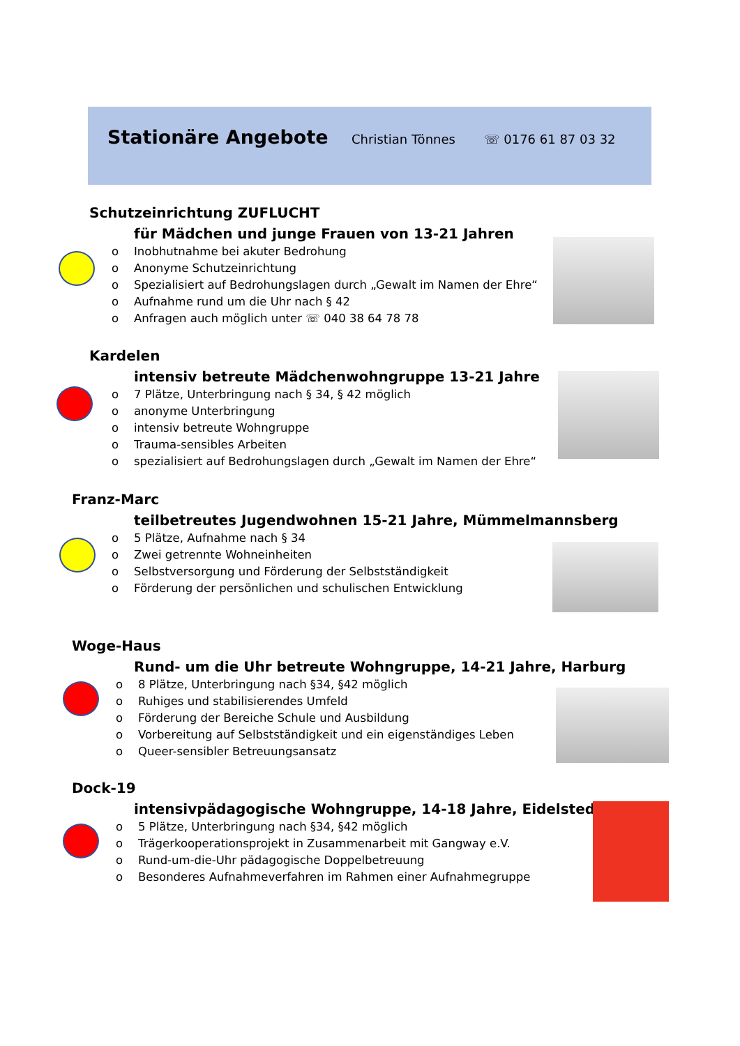Stationäre Angebote
Christian Tönnes ☏ 0176 61 87 03 32
Schutzeinrichtung ZUFLUCHT
für Mädchen und junge Frauen von 13-21 Jahren
Inobhutnahme bei akuter Bedrohung
Anonyme Schutzeinrichtung
Spezialisiert auf Bedrohungslagen durch „Gewalt im Namen der Ehre“
Aufnahme rund um die Uhr nach § 42
Anfragen auch möglich unter ☏ 040 38 64 78 78
Kardelen
intensiv betreute Mädchenwohngruppe 13-21 Jahre
7 Plätze, Unterbringung nach § 34, § 42 möglich
anonyme Unterbringung
intensiv betreute Wohngruppe
Trauma-sensibles Arbeiten
spezialisiert auf Bedrohungslagen durch „Gewalt im Namen der Ehre“
Franz-Marc
teilbetreutes Jugendwohnen 15-21 Jahre, Mümmelmannsberg
5 Plätze, Aufnahme nach § 34
Zwei getrennte Wohneinheiten
Selbstversorgung und Förderung der Selbstständigkeit
Förderung der persönlichen und schulischen Entwicklung
Woge-Haus
Rund- um die Uhr betreute Wohngruppe, 14-21 Jahre, Harburg
8 Plätze, Unterbringung nach §34, §42 möglich
Ruhiges und stabilisierendes Umfeld
Förderung der Bereiche Schule und Ausbildung
Vorbereitung auf Selbstständigkeit und ein eigenständiges Leben
Queer-sensibler Betreuungsansatz
Dock-19
intensivpädagogische Wohngruppe, 14-18 Jahre, Eidelstedt
5 Plätze, Unterbringung nach §34, §42 möglich
Trägerkooperationsprojekt in Zusammenarbeit mit Gangway e.V.
Rund-um-die-Uhr pädagogische Doppelbetreuung
Besonderes Aufnahmeverfahren im Rahmen einer Aufnahmegruppe